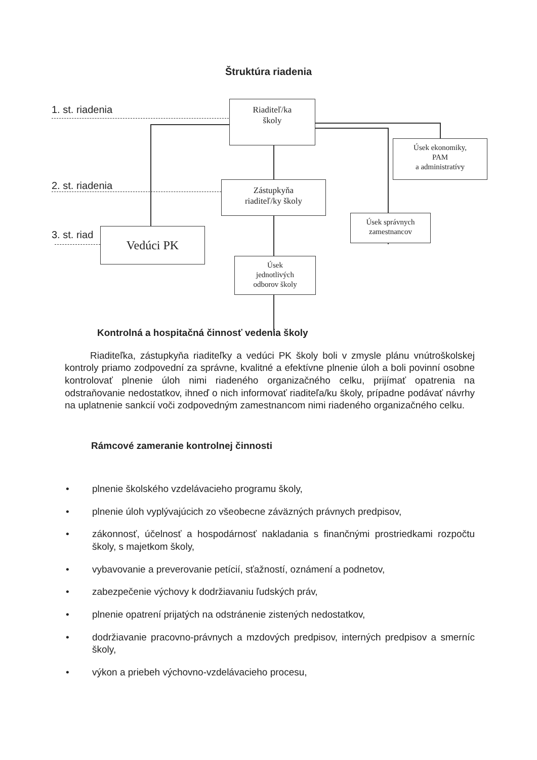Štruktúra riadenia
1. st. riadenia
2. st. riadenia
3. st. riad
Riaditeľ/ka
školy
Úsek ekonomiky,
PAM
a administratívy
Zástupkyňa
riaditeľ/ky školy
Úsek správnych
zamestnancov
Vedúci PK
Úsek
jednotlivých
odborov školy
Kontrolná a hospitačná činnosť vedenia školy
Riaditeľka, zástupkyňa riaditeľky a vedúci PK školy boli v zmysle plánu vnútroškolskej kontroly priamo zodpovední za správne, kvalitné a efektívne plnenie úloh a boli povinní osobne kontrolovať plnenie úloh nimi riadeného organizačného celku, prijímať opatrenia na odstraňovanie nedostatkov, ihneď o nich informovať riaditeľa/ku školy, prípadne podávať návrhy na uplatnenie sankcií voči zodpovedným zamestnancom nimi riadeného organizačného celku.
Rámcové zameranie kontrolnej činnosti
• plnenie školského vzdelávacieho programu školy,
• plnenie úloh vyplývajúcich zo všeobecne záväzných právnych predpisov,
• zákonnosť, účelnosť a hospodárnosť nakladania s finančnými prostriedkami rozpočtu školy, s majetkom školy,
• vybavovanie a preverovanie petícií, sťažností, oznámení a podnetov,
• zabezpečenie výchovy k dodržiavaniu ľudských práv,
• plnenie opatrení prijatých na odstránenie zistených nedostatkov,
• dodržiavanie pracovno-právnych a mzdových predpisov, interných predpisov a smerníc školy,
• výkon a priebeh výchovno-vzdelávacieho procesu,